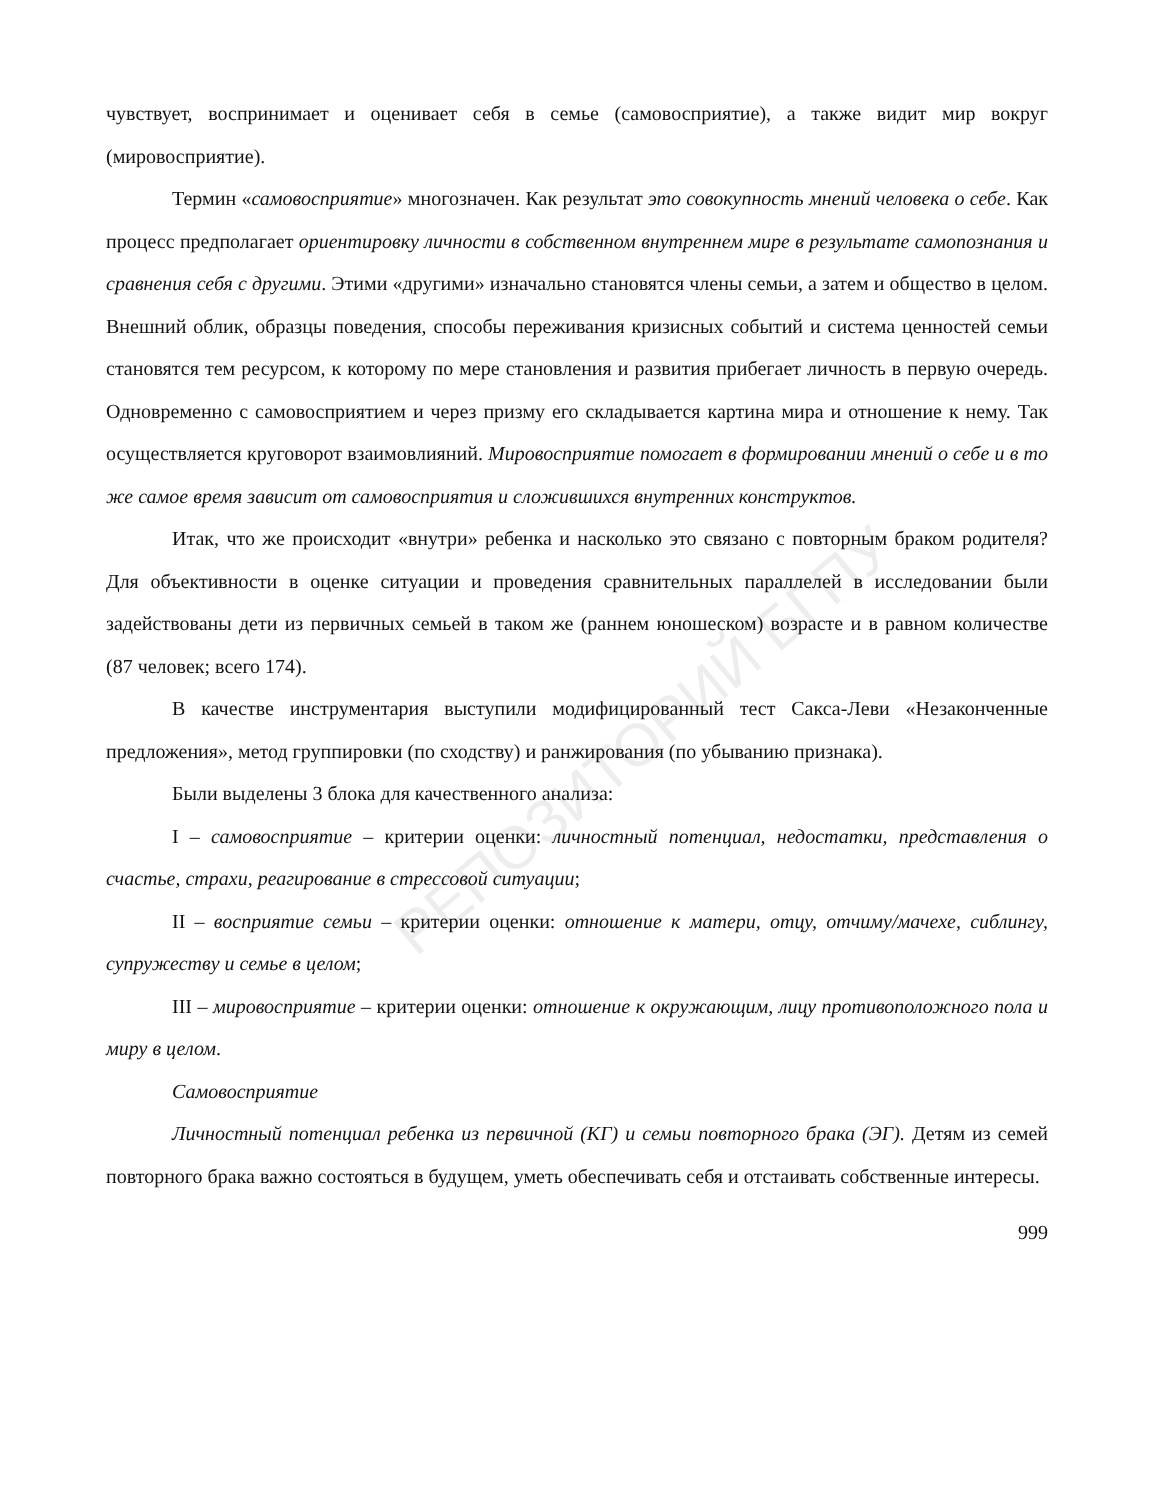РЕПОЗИТОРИЙ БГПУ
чувствует, воспринимает и оценивает себя в семье (самовосприятие), а также видит мир вокруг (мировосприятие).
Термин «самовосприятие» многозначен. Как результат это совокупность мнений человека о себе. Как процесс предполагает ориентировку личности в собственном внутреннем мире в результате самопознания и сравнения себя с другими. Этими «другими» изначально становятся члены семьи, а затем и общество в целом. Внешний облик, образцы поведения, способы переживания кризисных событий и система ценностей семьи становятся тем ресурсом, к которому по мере становления и развития прибегает личность в первую очередь. Одновременно с самовосприятием и через призму его складывается картина мира и отношение к нему. Так осуществляется круговорот взаимовлияний. Мировосприятие помогает в формировании мнений о себе и в то же самое время зависит от самовосприятия и сложившихся внутренних конструктов.
Итак, что же происходит «внутри» ребенка и насколько это связано с повторным браком родителя? Для объективности в оценке ситуации и проведения сравнительных параллелей в исследовании были задействованы дети из первичных семьей в таком же (раннем юношеском) возрасте и в равном количестве (87 человек; всего 174).
В качестве инструментария выступили модифицированный тест Сакса-Леви «Незаконченные предложения», метод группировки (по сходству) и ранжирования (по убыванию признака).
Были выделены 3 блока для качественного анализа:
I – самовосприятие – критерии оценки: личностный потенциал, недостатки, представления о счастье, страхи, реагирование в стрессовой ситуации;
II – восприятие семьи – критерии оценки: отношение к матери, отцу, отчиму/мачехе, сиблингу, супружеству и семье в целом;
III – мировосприятие – критерии оценки: отношение к окружающим, лицу противоположного пола и миру в целом.
Самовосприятие
Личностный потенциал ребенка из первичной (КГ) и семьи повторного брака (ЭГ). Детям из семей повторного брака важно состояться в будущем, уметь обеспечивать себя и отстаивать собственные интересы.
999